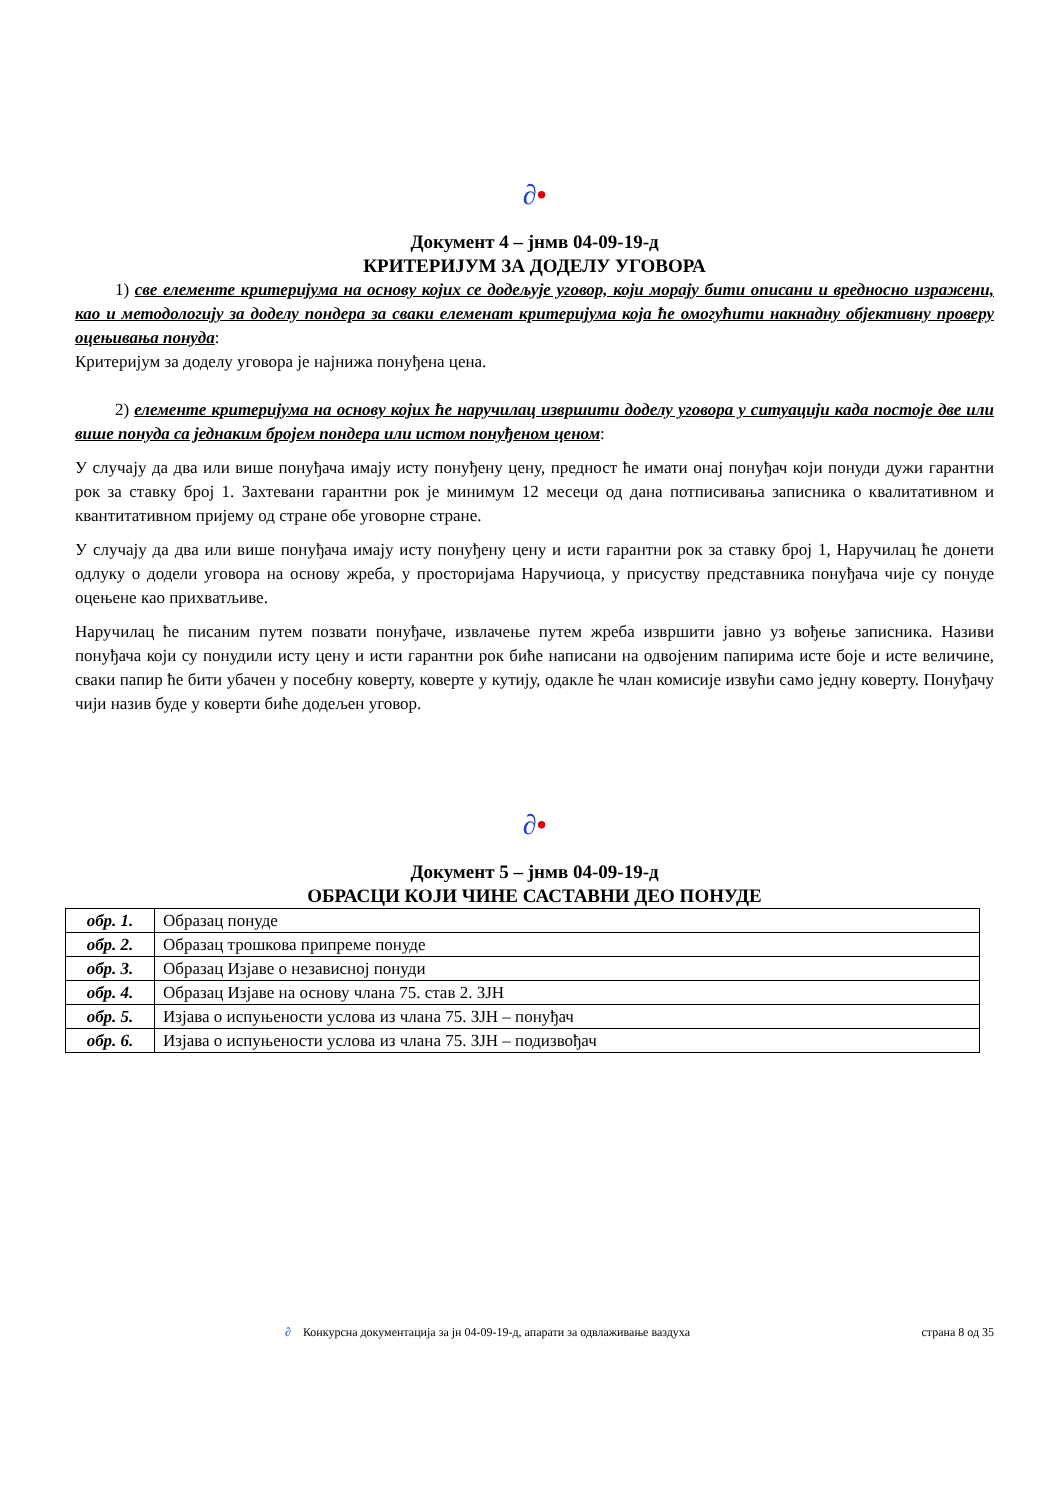∂•
Документ 4 – јнмв 04-09-19-д
КРИТЕРИЈУМ ЗА ДОДЕЛУ УГОВОРА
1) све елементе критеријума на основу којих се додељује уговор, који морају бити описани и вредносно изражени, као и методологију за доделу пондера за сваки елеменат критеријума која ће омогућити накнадну објективну проверу оцењивања понуда:
Критеријум за доделу уговора је најнижа понуђена цена.
2) елементе критеријума на основу којих ће наручилац извршити доделу уговора у ситуацији када постоје две или више понуда са једнаким бројем пондера или истом понуђеном ценом:
У случају да два или више понуђача имају исту понуђену цену, предност ће имати онај понуђач који понуди дужи гарантни рок за ставку број 1. Захтевани гарантни рок је минимум 12 месеци од дана потписивања записника о квалитативном и квантитативном пријему од стране обе уговорне стране.
У случају да два или више понуђача имају исту понуђену цену и исти гарантни рок за ставку број 1, Наручилац ће донети одлуку о додели уговора на основу жреба, у просторијама Наручиоца, у присуству представника понуђача чије су понуде оцењене као прихватљиве.
Наручилац ће писаним путем позвати понуђаче, извлачење путем жреба извршити јавно уз вођење записника. Називи понуђача који су понудили исту цену и исти гарантни рок биће написани на одвојеним папирима исте боје и исте величине, сваки папир ће бити убачен у посебну коверту, коверте у кутију, одакле ће члан комисије извући само једну коверту. Понуђачу чији назив буде у коверти биће додељен уговор.
∂•
Документ 5 – јнмв 04-09-19-д
ОБРАСЦИ КОЈИ ЧИНЕ САСТАВНИ ДЕО ПОНУДЕ
| обр. 1. | Образац понуде |
| обр. 2. | Образац трошкова припреме понуде |
| обр. 3. | Образац Изјаве о независној понуди |
| обр. 4. | Образац Изјаве на основу члана 75. став 2. ЗЈН |
| обр. 5. | Изјава о испуњености услова из члана 75. ЗЈН – понуђач |
| обр. 6. | Изјава о испуњености услова из члана 75. ЗЈН – подизвођач |
∂ Конкурсна документација за јн 04-09-19-д, апарати за одвлаживање ваздуха страна 8 од 35